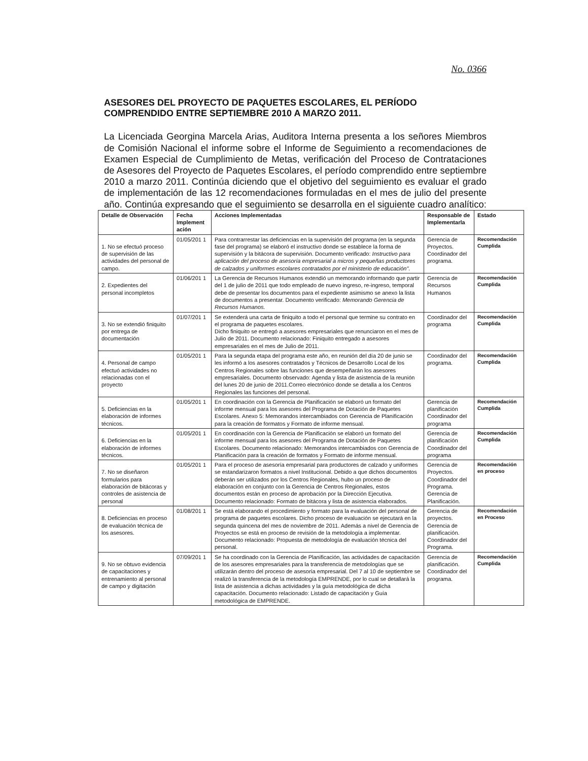No. 0366
ASESORES DEL PROYECTO DE PAQUETES ESCOLARES, EL PERÍODO COMPRENDIDO ENTRE SEPTIEMBRE 2010 A MARZO 2011.
La Licenciada Georgina Marcela Arias, Auditora Interna presenta a los señores Miembros de Comisión Nacional el informe sobre el Informe de Seguimiento a recomendaciones de Examen Especial de Cumplimiento de Metas, verificación del Proceso de Contrataciones de Asesores del Proyecto de Paquetes Escolares, el período comprendido entre septiembre 2010 a marzo 2011. Continúa diciendo que el objetivo del seguimiento es evaluar el grado de implementación de las 12 recomendaciones formuladas en el mes de julio del presente año. Continúa expresando que el seguimiento se desarrolla en el siguiente cuadro analítico:
| Detalle de Observación | Fecha Implement ación | Acciones Implementadas | Responsable de Implementarla | Estado |
| --- | --- | --- | --- | --- |
| 1. No se efectuó proceso de supervisión de las actividades del personal de campo. | 01/05/201 1 | Para contrarrestar las deficiencias en la supervisión del programa (en la segunda fase del programa) se elaboró el instructivo donde se establece la forma de supervisión y la bitácora de supervisión. Documento verificado: Instructivo para aplicación del proceso de asesoría empresarial a micros y pequeñas productores de calzados y uniformes escolares contratados por el ministerio de educación". | Gerencia de Proyectos. Coordinador del programa. | Recomendación Cumplida |
| 2. Expedientes del personal incompletos | 01/06/201 1 | La Gerencia de Recursos Humanos extendió un memorando informando que partir del 1 de julio de 2011 que todo empleado de nuevo ingreso, re-ingreso, temporal debe de presentar los documentos para el expediente asimismo se anexo la lista de documentos a presentar. Documento verificado: Memorando Gerencia de Recursos Humanos. | Gerencia de Recursos Humanos | Recomendación Cumplida |
| 3. No se extendió finiquito por entrega de documentación | 01/07/201 1 | Se extenderá una carta de finiquito a todo el personal que termine su contrato en el programa de paquetes escolares. Dicho finiquito se entregó a asesores empresariales que renunciaron en el mes de Julio de 2011. Documento relacionado: Finiquito entregado a asesores empresariales en el mes de Julio de 2011. | Coordinador del programa | Recomendación Cumplida |
| 4. Personal de campo efectuó actividades no relacionadas con el proyecto | 01/05/201 1 | Para la segunda etapa del programa este año, en reunión del día 20 de junio se les informó a los asesores contratados y Técnicos de Desarrollo Local de los Centros Regionales sobre las funciones que desempeñarán los asesores empresariales. Documento observado: Agenda y lista de asistencia de la reunión del lunes 20 de junio de 2011.Correo electrónico donde se detalla a los Centros Regionales las funciones del personal. | Coordinador del programa. | Recomendación Cumplida |
| 5. Deficiencias en la elaboración de informes técnicos. | 01/05/201 1 | En coordinación con la Gerencia de Planificación se elaboró un formato del informe mensual para los asesores del Programa de Dotación de Paquetes Escolares. Anexo 5: Memorandos intercambiados con Gerencia de Planificación para la creación de formatos y Formato de informe mensual. | Gerencia de planificación Coordinador del programa | Recomendación Cumplida |
| 6. Deficiencias en la elaboración de informes técnicos. | 01/05/201 1 | En coordinación con la Gerencia de Planificación se elaboró un formato del informe mensual para los asesores del Programa de Dotación de Paquetes Escolares. Documento relacionado: Memorandos intercambiados con Gerencia de Planificación para la creación de formatos y Formato de informe mensual. | Gerencia de planificación Coordinador del programa | Recomendación Cumplida |
| 7. No se diseñaron formularios para elaboración de bitácoras y controles de asistencia de personal | 01/05/201 1 | Para el proceso de asesoría empresarial para productores de calzado y uniformes se estandarizaron formatos a nivel Institucional. Debido a que dichos documentos deberán ser utilizados por los Centros Regionales, hubo un proceso de elaboración en conjunto con la Gerencia de Centros Regionales, estos documentos están en proceso de aprobación por la Dirección Ejecutiva. Documento relacionado: Formato de bitácora y lista de asistencia elaborados. | Gerencia de Proyectos. Coordinador del Programa. Gerencia de Planificación. | Recomendación en proceso |
| 8. Deficiencias en proceso de evaluación técnica de los asesores. | 01/08/201 1 | Se está elaborando el procedimiento y formato para la evaluación del personal de programa de paquetes escolares. Dicho proceso de evaluación se ejecutará en la segunda quincena del mes de noviembre de 2011. Además a nivel de Gerencia de Proyectos se está en proceso de revisión de la metodología a implementar. Documento relacionado: Propuesta de metodología de evaluación técnica del personal. | Gerencia de proyectos. Gerencia de planificación. Coordinador del Programa. | Recomendación en Proceso |
| 9. No se obtuvo evidencia de capacitaciones y entrenamiento al personal de campo y digitación | 07/09/201 1 | Se ha coordinado con la Gerencia de Planificación, las actividades de capacitación de los asesores empresariales para la transferencia de metodologías que se utilizarán dentro del proceso de asesoría empresarial. Del 7 al 10 de septiembre se realizó la transferencia de la metodología EMPRENDE, por lo cual se detallará la lista de asistencia a dichas actividades y la guía metodológica de dicha capacitación. Documento relacionado: Listado de capacitación y Guía metodológica de EMPRENDE. | Gerencia de planificación. Coordinador del programa. | Recomendación Cumplida |